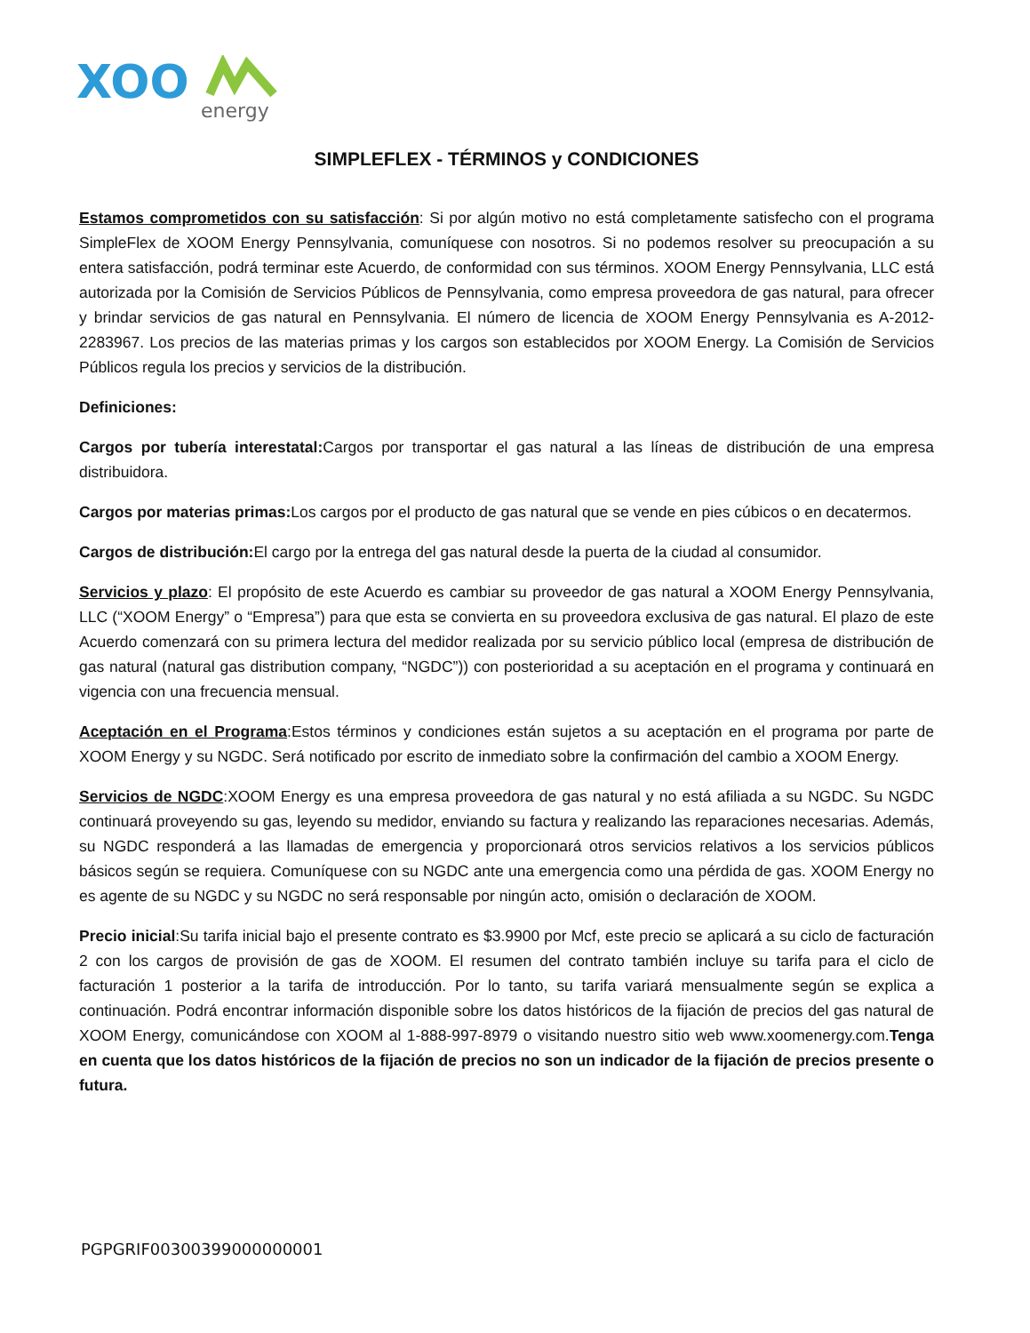XOO
energy
SIMPLEFLEX - TÉRMINOS y CONDICIONES
Estamos comprometidos con su satisfacción: Si por algún motivo no está completamente satisfecho con el programa SimpleFlex de XOOM Energy Pennsylvania, comuníquese con nosotros. Si no podemos resolver su preocupación a su entera satisfacción, podrá terminar este Acuerdo, de conformidad con sus términos. XOOM Energy Pennsylvania, LLC está autorizada por la Comisión de Servicios Públicos de Pennsylvania, como empresa proveedora de gas natural, para ofrecer y brindar servicios de gas natural en Pennsylvania. El número de licencia de XOOM Energy Pennsylvania es A-2012-2283967. Los precios de las materias primas y los cargos son establecidos por XOOM Energy. La Comisión de Servicios Públicos regula los precios y servicios de la distribución.
Definiciones:
Cargos por tubería interestatal: Cargos por transportar el gas natural a las líneas de distribución de una empresa distribuidora.
Cargos por materias primas: Los cargos por el producto de gas natural que se vende en pies cúbicos o en decatermos.
Cargos de distribución: El cargo por la entrega del gas natural desde la puerta de la ciudad al consumidor.
Servicios y plazo: El propósito de este Acuerdo es cambiar su proveedor de gas natural a XOOM Energy Pennsylvania, LLC (“XOOM Energy” o “Empresa”) para que esta se convierta en su proveedora exclusiva de gas natural. El plazo de este Acuerdo comenzará con su primera lectura del medidor realizada por su servicio público local (empresa de distribución de gas natural (natural gas distribution company, “NGDC”)) con posterioridad a su aceptación en el programa y continuará en vigencia con una frecuencia mensual.
Aceptación en el Programa:Estos términos y condiciones están sujetos a su aceptación en el programa por parte de XOOM Energy y su NGDC. Será notificado por escrito de inmediato sobre la confirmación del cambio a XOOM Energy.
Servicios de NGDC:XOOM Energy es una empresa proveedora de gas natural y no está afiliada a su NGDC. Su NGDC continuará proveyendo su gas, leyendo su medidor, enviando su factura y realizando las reparaciones necesarias. Además, su NGDC responderá a las llamadas de emergencia y proporcionará otros servicios relativos a los servicios públicos básicos según se requiera. Comuníquese con su NGDC ante una emergencia como una pérdida de gas. XOOM Energy no es agente de su NGDC y su NGDC no será responsable por ningún acto, omisión o declaración de XOOM.
Precio inicial:Su tarifa inicial bajo el presente contrato es $3.9900 por Mcf, este precio se aplicará a su ciclo de facturación 2 con los cargos de provisión de gas de XOOM. El resumen del contrato también incluye su tarifa para el ciclo de facturación 1 posterior a la tarifa de introducción. Por lo tanto, su tarifa variará mensualmente según se explica a continuación. Podrá encontrar información disponible sobre los datos históricos de la fijación de precios del gas natural de XOOM Energy, comunicándose con XOOM al 1-888-997-8979 o visitando nuestro sitio web www.xoomenergy.com.Tenga en cuenta que los datos históricos de la fijación de precios no son un indicador de la fijación de precios presente o futura.
PGPGRIF00300399000000001